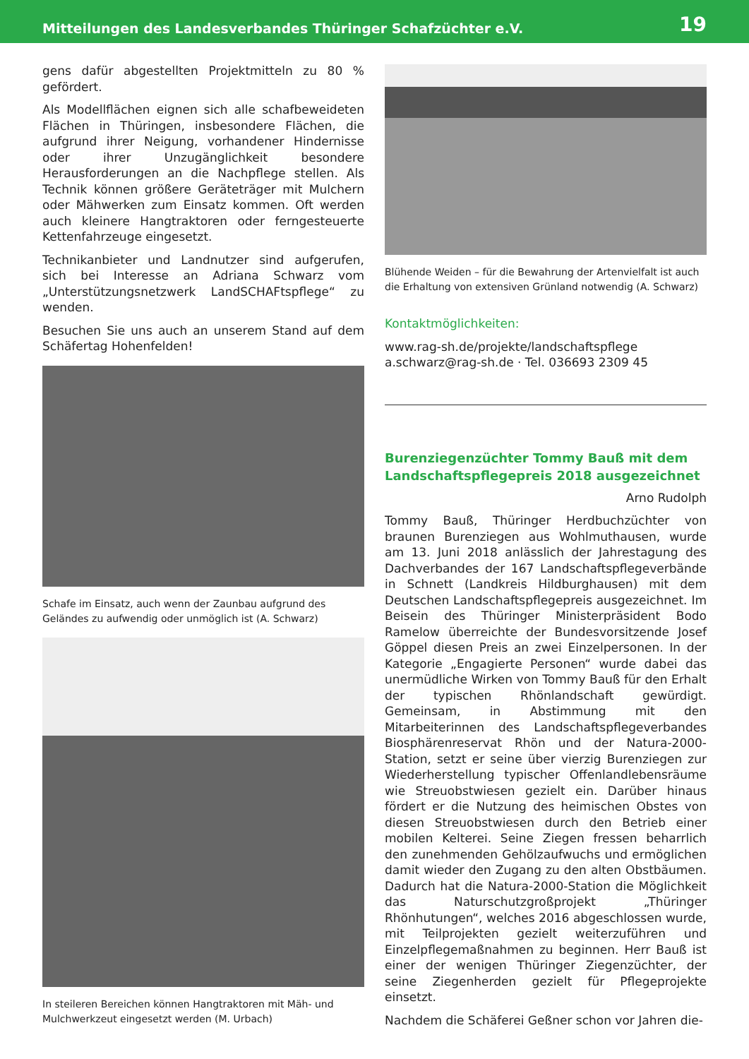Mitteilungen des Landesverbandes Thüringer Schafzüchter e.V. 19
gens dafür abgestellten Projektmitteln zu 80 % gefördert.
Als Modellflächen eignen sich alle schafbeweideten Flächen in Thüringen, insbesondere Flächen, die aufgrund ihrer Neigung, vorhandener Hindernisse oder ihrer Unzugänglichkeit besondere Herausforderungen an die Nachpflege stellen. Als Technik können größere Geräteträger mit Mulchern oder Mähwerken zum Einsatz kommen. Oft werden auch kleinere Hangtraktoren oder ferngesteuerte Kettenfahrzeuge eingesetzt.
Technikanbieter und Landnutzer sind aufgerufen, sich bei Interesse an Adriana Schwarz vom „Unterstützungsnetzwerk LandSCHAFtspflege“ zu wenden.
Besuchen Sie uns auch an unserem Stand auf dem Schäfertag Hohenfelden!
Schafe im Einsatz, auch wenn der Zaunbau aufgrund des Geländes zu aufwendig oder unmöglich ist (A. Schwarz)
In steileren Bereichen können Hangtraktoren mit Mäh- und Mulchwerkzeut eingesetzt werden (M. Urbach)
Blühende Weiden – für die Bewahrung der Artenvielfalt ist auch die Erhaltung von extensiven Grünland notwendig (A. Schwarz)
Kontaktmöglichkeiten:
www.rag-sh.de/projekte/landschaftspflege
a.schwarz@rag-sh.de · Tel. 036693 2309 45
Burenziegenzüchter Tommy Bauß mit dem Landschaftspflegepreis 2018 ausgezeichnet
Arno Rudolph
Tommy Bauß, Thüringer Herdbuchzüchter von braunen Burenziegen aus Wohlmuthausen, wurde am 13. Juni 2018 anlässlich der Jahrestagung des Dachverbandes der 167 Landschaftspflegeverbände in Schnett (Landkreis Hildburghausen) mit dem Deutschen Landschaftspflegepreis ausgezeichnet. Im Beisein des Thüringer Ministerpräsident Bodo Ramelow überreichte der Bundesvorsitzende Josef Göppel diesen Preis an zwei Einzelpersonen. In der Kategorie „Engagierte Personen“ wurde dabei das unermüdliche Wirken von Tommy Bauß für den Erhalt der typischen Rhönlandschaft gewürdigt. Gemeinsam, in Abstimmung mit den Mitarbeiterinnen des Landschaftspflegeverbandes Biosphärenreservat Rhön und der Natura-2000-Station, setzt er seine über vierzig Burenziegen zur Wiederherstellung typischer Offenlandlebensräume wie Streuobstwiesen gezielt ein. Darüber hinaus fördert er die Nutzung des heimischen Obstes von diesen Streuobstwiesen durch den Betrieb einer mobilen Kelterei. Seine Ziegen fressen beharrlich den zunehmenden Gehölzaufwuchs und ermöglichen damit wieder den Zugang zu den alten Obstbäumen. Dadurch hat die Natura-2000-Station die Möglichkeit das Naturschutzgroßprojekt „Thüringer Rhönhutungen“, welches 2016 abgeschlossen wurde, mit Teilprojekten gezielt weiterzuführen und Einzelpflegemaßnahmen zu beginnen. Herr Bauß ist einer der wenigen Thüringer Ziegenzüchter, der seine Ziegenherden gezielt für Pflegeprojekte einsetzt.
Nachdem die Schäferei Geßner schon vor Jahren die-